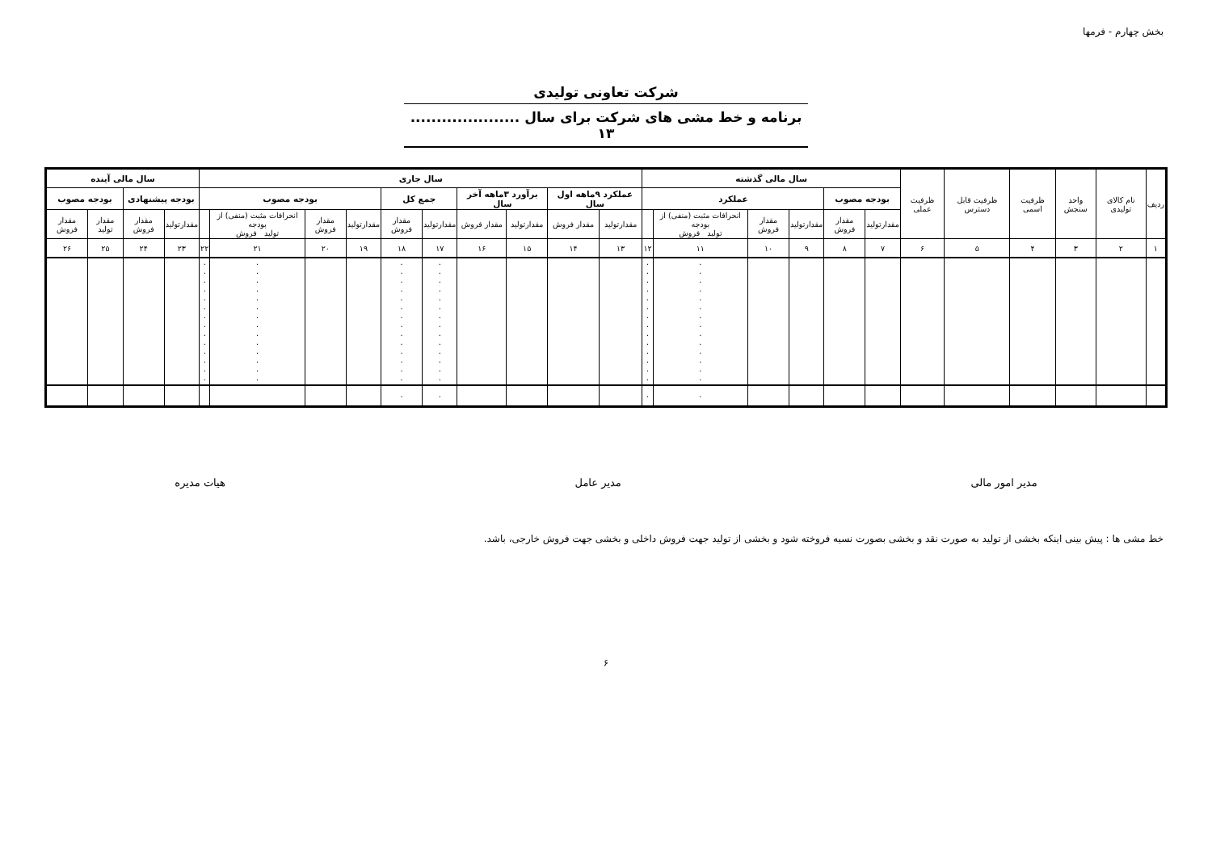بخش چهارم - فرمها
شرکت تعاونی تولیدی
برنامه و خط مشی های شرکت برای سال ..................... ۱۳
| ردیف | نام کالای تولیدی | واحد سنجش | ظرفیت اسمی | ظرفیت قابل دسترس | ظرفیت عملی | سال مالی گذشته | | | | | | سال جاری | | | | | | | | | | سال مالی آینده | | | |
| --- | --- | --- | --- | --- | --- | --- | --- | --- | --- | --- | --- | --- | --- | --- | --- | --- | --- | --- | --- | --- | --- | --- | --- | --- | --- |
| | | | | | | بودجه مصوب | | عملکرد | | | | عملکرد ۹ماهه اول سال | | برآورد ۳ماهه آخر سال | | جمع کل | | بودجه مصوب | | | | بودجه پیشنهادی | | بودجه مصوب | |
| | | | | | | مقدارتولید | مقدار فروش | مقدارتولید | مقدار فروش | انحرافات مثبت (منفی) از بودجه تولید فروش | | مقدارتولید | مقدار فروش | مقدارتولید | مقدار فروش | مقدارتولید | مقدار فروش | مقدارتولید | مقدار فروش | انحرافات مثبت (منفی) از بودجه تولید فروش | | مقدارتولید | مقدار فروش | مقدار تولید | مقدار فروش |
| ۱ | ۲ | ۳ | ۴ | ۵ | ۶ | ۷ | ۸ | ۹ | ۱۰ | ۱۱ | ۱۲ | ۱۳ | ۱۴ | ۱۵ | ۱۶ | ۱۷ | ۱۸ | ۱۹ | ۲۰ | ۲۱ | ۲۲ | ۲۳ | ۲۴ | ۲۵ | ۲۶ |
| | | | | | | | | | | ۰ ۰ ۰ ۰ ۰ ۰ ۰ ۰ ۰ ۰ ۰ ۰ ۰ ۰ | ۰ ۰ ۰ ۰ ۰ ۰ ۰ ۰ ۰ ۰ ۰ ۰ ۰ ۰ | | | | | ۰ ۰ ۰ ۰ ۰ ۰ ۰ ۰ ۰ ۰ ۰ ۰ ۰ ۰ | ۰ ۰ ۰ ۰ ۰ ۰ ۰ ۰ ۰ ۰ ۰ ۰ ۰ ۰ | | | ۰ ۰ ۰ ۰ ۰ ۰ ۰ ۰ ۰ ۰ ۰ ۰ ۰ ۰ | ۰ ۰ ۰ ۰ ۰ ۰ ۰ ۰ ۰ ۰ ۰ ۰ ۰ ۰ | | | | |
| | | | | | | | | | | ۰ | ۰ | | | | | ۰ | ۰ | | | | | | | | |
مدیر امور مالی مدیر عامل هیات مدیره
خط مشی ها : پیش بینی اینکه بخشی از تولید به صورت نقد و بخشی بصورت نسیه فروخته شود و بخشی از تولید جهت فروش داخلی و بخشی جهت فروش خارجی، باشد.
۶